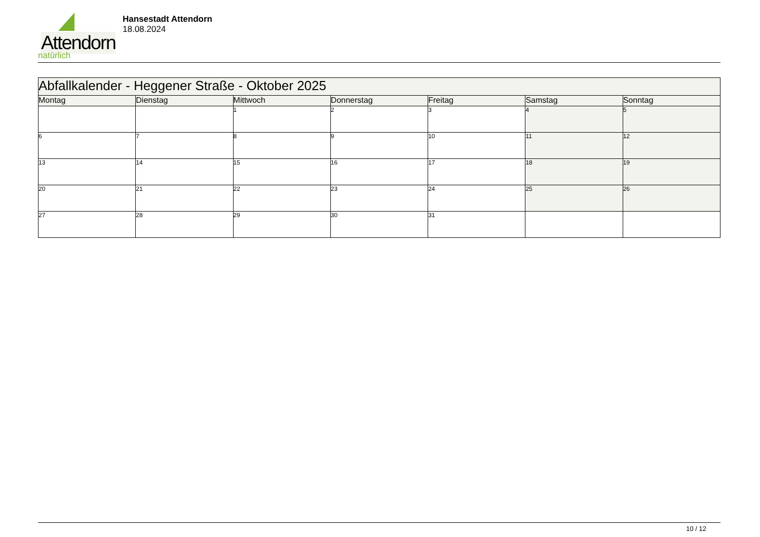Attendorn
natürlich
Hansestadt Attendorn
18.08.2024
| Abfallkalender - Heggener Straße - Oktober 2025 | | | | | | |
| Montag | Dienstag | Mittwoch | Donnerstag | Freitag | Samstag | Sonntag |
| | | 1 | 2 | 3 | 4 | 5 |
| 6 | 7 | 8 | 9 | 10 | 11 | 12 |
| 13 | 14 | 15 | 16 | 17 | 18 | 19 |
| 20 | 21 | 22 | 23 | 24 | 25 | 26 |
| 27 | 28 | 29 | 30 | 31 | | |
10 / 12